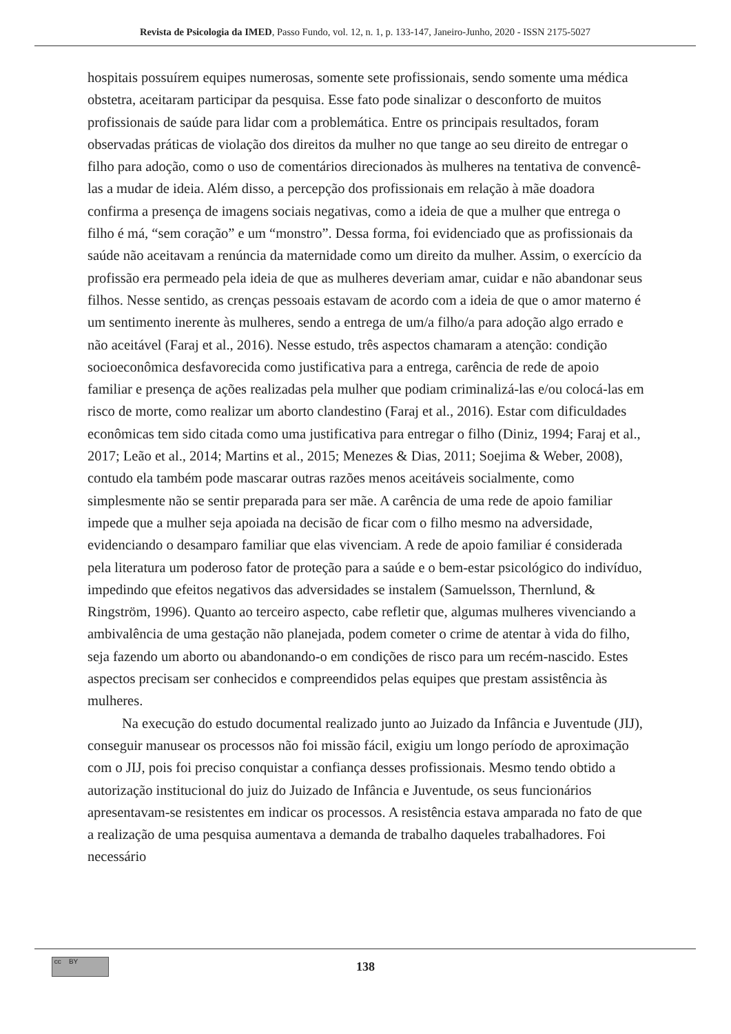Revista de Psicologia da IMED, Passo Fundo, vol. 12, n. 1, p. 133-147, Janeiro-Junho, 2020 - ISSN 2175-5027
hospitais possuírem equipes numerosas, somente sete profissionais, sendo somente uma médica obstetra, aceitaram participar da pesquisa. Esse fato pode sinalizar o desconforto de muitos profissionais de saúde para lidar com a problemática. Entre os principais resultados, foram observadas práticas de violação dos direitos da mulher no que tange ao seu direito de entregar o filho para adoção, como o uso de comentários direcionados às mulheres na tentativa de convencê-las a mudar de ideia. Além disso, a percepção dos profissionais em relação à mãe doadora confirma a presença de imagens sociais negativas, como a ideia de que a mulher que entrega o filho é má, “sem coração” e um “monstro”. Dessa forma, foi evidenciado que as profissionais da saúde não aceitavam a renúncia da maternidade como um direito da mulher. Assim, o exercício da profissão era permeado pela ideia de que as mulheres deveriam amar, cuidar e não abandonar seus filhos. Nesse sentido, as crenças pessoais estavam de acordo com a ideia de que o amor materno é um sentimento inerente às mulheres, sendo a entrega de um/a filho/a para adoção algo errado e não aceitável (Faraj et al., 2016). Nesse estudo, três aspectos chamaram a atenção: condição socioeconômica desfavorecida como justificativa para a entrega, carência de rede de apoio familiar e presença de ações realizadas pela mulher que podiam criminalizá-las e/ou colocá-las em risco de morte, como realizar um aborto clandestino (Faraj et al., 2016). Estar com dificuldades econômicas tem sido citada como uma justificativa para entregar o filho (Diniz, 1994; Faraj et al., 2017; Leão et al., 2014; Martins et al., 2015; Menezes & Dias, 2011; Soejima & Weber, 2008), contudo ela também pode mascarar outras razões menos aceitáveis socialmente, como simplesmente não se sentir preparada para ser mãe. A carência de uma rede de apoio familiar impede que a mulher seja apoiada na decisão de ficar com o filho mesmo na adversidade, evidenciando o desamparo familiar que elas vivenciam. A rede de apoio familiar é considerada pela literatura um poderoso fator de proteção para a saúde e o bem-estar psicológico do indivíduo, impedindo que efeitos negativos das adversidades se instalem (Samuelsson, Thernlund, & Ringström, 1996). Quanto ao terceiro aspecto, cabe refletir que, algumas mulheres vivenciando a ambivalência de uma gestação não planejada, podem cometer o crime de atentar à vida do filho, seja fazendo um aborto ou abandonando-o em condições de risco para um recém-nascido. Estes aspectos precisam ser conhecidos e compreendidos pelas equipes que prestam assistência às mulheres.
Na execução do estudo documental realizado junto ao Juizado da Infância e Juventude (JIJ), conseguir manusear os processos não foi missão fácil, exigiu um longo período de aproximação com o JIJ, pois foi preciso conquistar a confiança desses profissionais. Mesmo tendo obtido a autorização institucional do juiz do Juizado de Infância e Juventude, os seus funcionários apresentavam-se resistentes em indicar os processos. A resistência estava amparada no fato de que a realização de uma pesquisa aumentava a demanda de trabalho daqueles trabalhadores. Foi necessário
cc BY
138